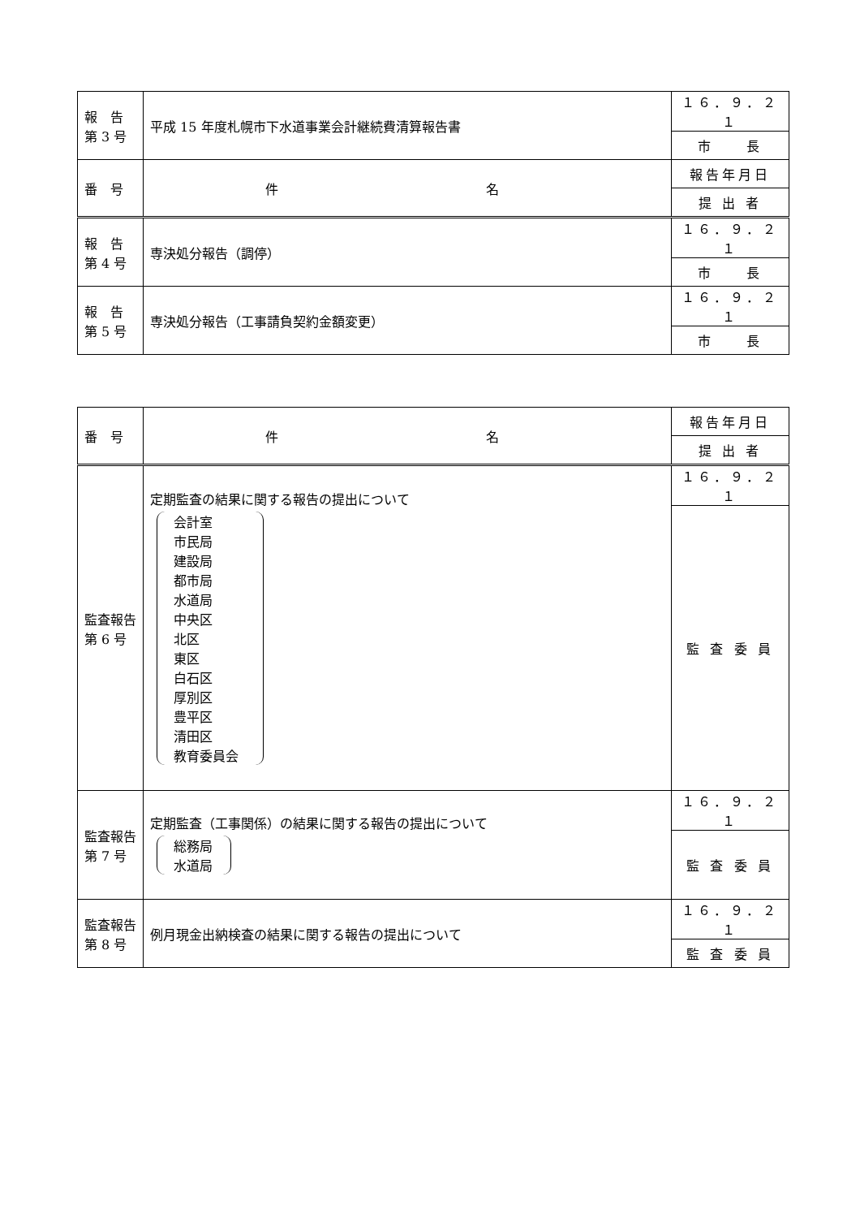| 報 告 第 3 号 | 平成 15 年度札幌市下水道事業会計継続費清算報告書 | １６．９．２１ |
| | | 市 長 |
| 番 号 | 件 名 | 報告年月日 |
| | | 提 出 者 |
| 報 告 第 4 号 | 専決処分報告（調停） | １６．９．２１ |
| | | 市 長 |
| 報 告 第 5 号 | 専決処分報告（工事請負契約金額変更） | １６．９．２１ |
| | | 市 長 |
| 番 号 | 件 名 | 報告年月日 |
| | | 提 出 者 |
| 監査報告 第 6 号 | 定期監査の結果に関する報告の提出について 会計室 市民局 建設局 都市局 水道局 中央区 北区 東区 白石区 厚別区 豊平区 清田区 教育委員会 | １６．９．２１ |
| | | 監 査 委 員 |
| 監査報告 第 7 号 | 定期監査（工事関係）の結果に関する報告の提出について 総務局 水道局 | １６．９．２１ |
| | | 監 査 委 員 |
| 監査報告 第 8 号 | 例月現金出納検査の結果に関する報告の提出について | １６．９．２１ |
| | | 監 査 委 員 |